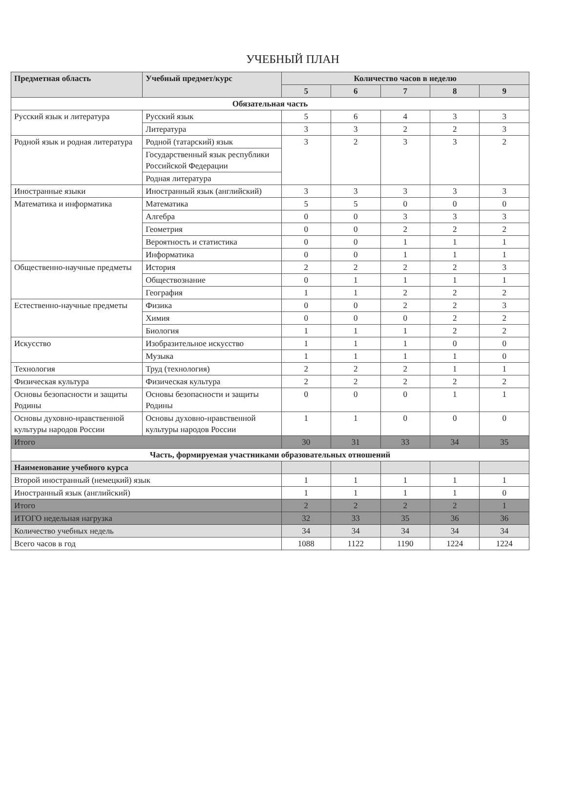УЧЕБНЫЙ ПЛАН
| Предметная область | Учебный предмет/курс | Количество часов в неделю | | | | |
| --- | --- | --- | --- | --- | --- | --- |
| | | 5 | 6 | 7 | 8 | 9 |
| Обязательная часть | | | | | | |
| Русский язык и литература | Русский язык | 5 | 6 | 4 | 3 | 3 |
| | Литература | 3 | 3 | 2 | 2 | 3 |
| Родной язык и родная литература | Родной (татарский) язык | 3 | 2 | 3 | 3 | 2 |
| | Государственный язык республики Российской Федерации | | | | | |
| | Родная литература | | | | | |
| Иностранные языки | Иностранный язык (английский) | 3 | 3 | 3 | 3 | 3 |
| Математика и информатика | Математика | 5 | 5 | 0 | 0 | 0 |
| | Алгебра | 0 | 0 | 3 | 3 | 3 |
| | Геометрия | 0 | 0 | 2 | 2 | 2 |
| | Вероятность и статистика | 0 | 0 | 1 | 1 | 1 |
| | Информатика | 0 | 0 | 1 | 1 | 1 |
| Общественно-научные предметы | История | 2 | 2 | 2 | 2 | 3 |
| | Обществознание | 0 | 1 | 1 | 1 | 1 |
| | География | 1 | 1 | 2 | 2 | 2 |
| Естественно-научные предметы | Физика | 0 | 0 | 2 | 2 | 3 |
| | Химия | 0 | 0 | 0 | 2 | 2 |
| | Биология | 1 | 1 | 1 | 2 | 2 |
| Искусство | Изобразительное искусство | 1 | 1 | 1 | 0 | 0 |
| | Музыка | 1 | 1 | 1 | 1 | 0 |
| Технология | Труд (технология) | 2 | 2 | 2 | 1 | 1 |
| Физическая культура | Физическая культура | 2 | 2 | 2 | 2 | 2 |
| Основы безопасности и защиты Родины | Основы безопасности и защиты Родины | 0 | 0 | 0 | 1 | 1 |
| Основы духовно-нравственной культуры народов России | Основы духовно-нравственной культуры народов России | 1 | 1 | 0 | 0 | 0 |
| Итого | | 30 | 31 | 33 | 34 | 35 |
| Часть, формируемая участниками образовательных отношений | | | | | | |
| Наименование учебного курса | | | | | | |
| Второй иностранный (немецкий) язык | | 1 | 1 | 1 | 1 | 1 |
| Иностранный язык (английский) | | 1 | 1 | 1 | 1 | 0 |
| Итого | | 2 | 2 | 2 | 2 | 1 |
| ИТОГО недельная нагрузка | | 32 | 33 | 35 | 36 | 36 |
| Количество учебных недель | | 34 | 34 | 34 | 34 | 34 |
| Всего часов в год | | 1088 | 1122 | 1190 | 1224 | 1224 |